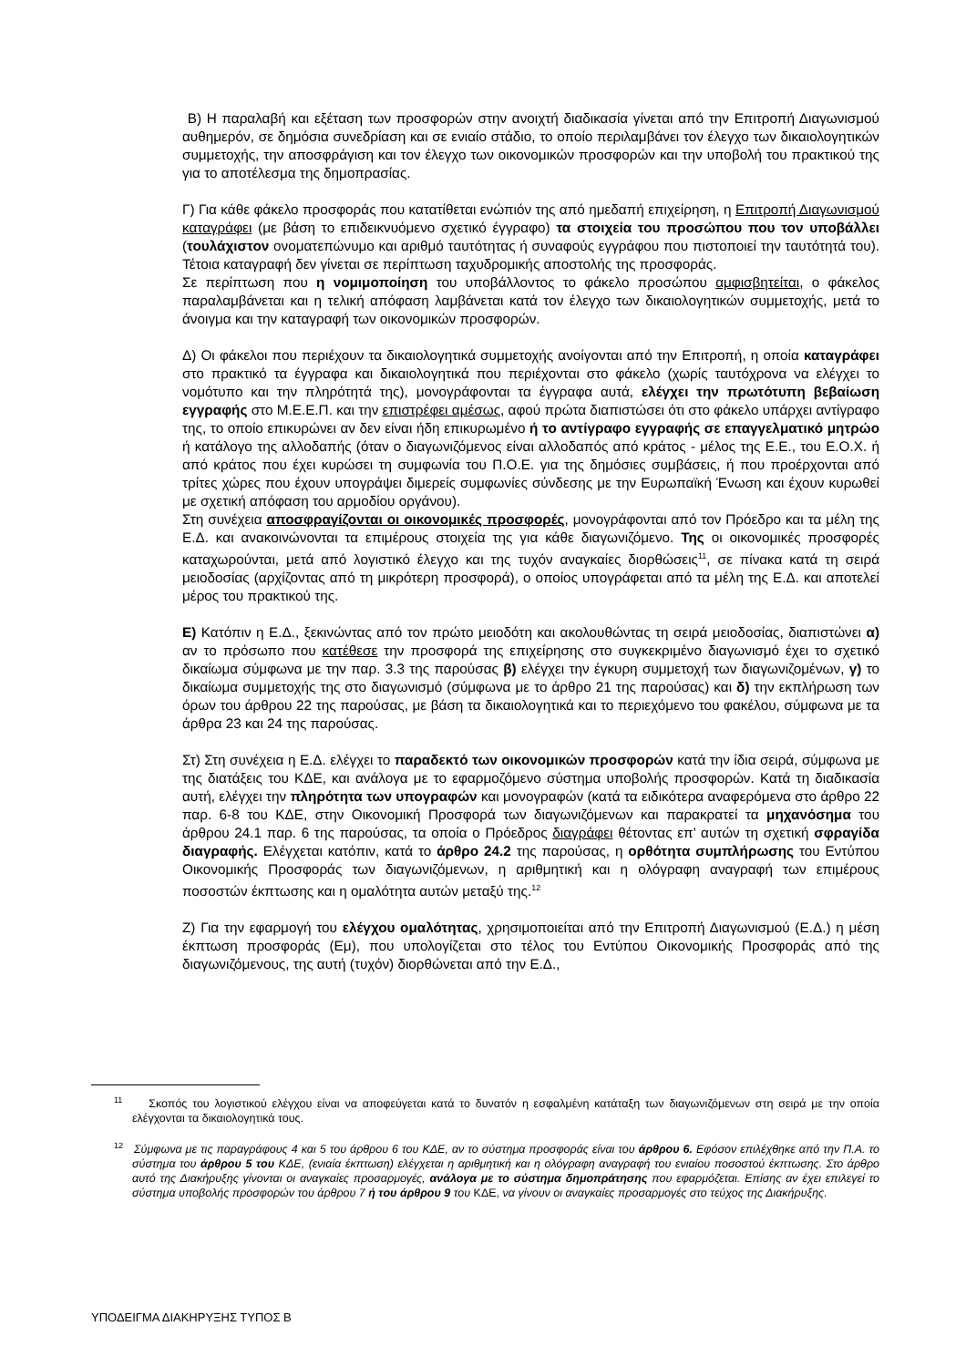Β) Η παραλαβή και εξέταση των προσφορών στην ανοιχτή διαδικασία γίνεται από την Επιτροπή Διαγωνισμού αυθημερόν, σε δημόσια συνεδρίαση και σε ενιαίο στάδιο, το οποίο περιλαμβάνει τον έλεγχο των δικαιολογητικών συμμετοχής, την αποσφράγιση και τον έλεγχο των οικονομικών προσφορών και την υποβολή του πρακτικού της για το αποτέλεσμα της δημοπρασίας.
Γ) Για κάθε φάκελο προσφοράς που κατατίθεται ενώπιόν της από ημεδαπή επιχείρηση, η Επιτροπή Διαγωνισμού καταγράφει (με βάση το επιδεικνυόμενο σχετικό έγγραφο) τα στοιχεία του προσώπου που τον υποβάλλει (τουλάχιστον ονοματεπώνυμο και αριθμό ταυτότητας ή συναφούς εγγράφου που πιστοποιεί την ταυτότητά του). Τέτοια καταγραφή δεν γίνεται σε περίπτωση ταχυδρομικής αποστολής της προσφοράς.
Σε περίπτωση που η νομιμοποίηση του υποβάλλοντος το φάκελο προσώπου αμφισβητείται, ο φάκελος παραλαμβάνεται και η τελική απόφαση λαμβάνεται κατά τον έλεγχο των δικαιολογητικών συμμετοχής, μετά το άνοιγμα και την καταγραφή των οικονομικών προσφορών.
Δ) Οι φάκελοι που περιέχουν τα δικαιολογητικά συμμετοχής ανοίγονται από την Επιτροπή, η οποία καταγράφει στο πρακτικό τα έγγραφα και δικαιολογητικά που περιέχονται στο φάκελο (χωρίς ταυτόχρονα να ελέγχει το νομότυπο και την πληρότητά της), μονογράφονται τα έγγραφα αυτά, ελέγχει την πρωτότυπη βεβαίωση εγγραφής στο Μ.Ε.Ε.Π. και την επιστρέφει αμέσως, αφού πρώτα διαπιστώσει ότι στο φάκελο υπάρχει αντίγραφο της, το οποίο επικυρώνει αν δεν είναι ήδη επικυρωμένο ή το αντίγραφο εγγραφής σε επαγγελματικό μητρώο ή κατάλογο της αλλοδαπής (όταν ο διαγωνιζόμενος είναι αλλοδαπός από κράτος - μέλος της Ε.Ε., του Ε.Ο.Χ. ή από κράτος που έχει κυρώσει τη συμφωνία του Π.Ο.Ε. για της δημόσιες συμβάσεις, ή που προέρχονται από τρίτες χώρες που έχουν υπογράψει διμερείς συμφωνίες σύνδεσης με την Ευρωπαϊκή Ένωση και έχουν κυρωθεί με σχετική απόφαση του αρμοδίου οργάνου).
Στη συνέχεια αποσφραγίζονται οι οικονομικές προσφορές, μονογράφονται από τον Πρόεδρο και τα μέλη της Ε.Δ. και ανακοινώνονται τα επιμέρους στοιχεία της για κάθε διαγωνιζόμενο. Της οι οικονομικές προσφορές καταχωρούνται, μετά από λογιστικό έλεγχο και της τυχόν αναγκαίες διορθώσεις<sup>11</sup>, σε πίνακα κατά τη σειρά μειοδοσίας (αρχίζοντας από τη μικρότερη προσφορά), ο οποίος υπογράφεται από τα μέλη της Ε.Δ. και αποτελεί μέρος του πρακτικού της.
Ε) Κατόπιν η Ε.Δ., ξεκινώντας από τον πρώτο μειοδότη και ακολουθώντας τη σειρά μειοδοσίας, διαπιστώνει α) αν το πρόσωπο που κατέθεσε την προσφορά της επιχείρησης στο συγκεκριμένο διαγωνισμό έχει το σχετικό δικαίωμα σύμφωνα με την παρ. 3.3 της παρούσας β) ελέγχει την έγκυρη συμμετοχή των διαγωνιζομένων, γ) το δικαίωμα συμμετοχής της στο διαγωνισμό (σύμφωνα με το άρθρο 21 της παρούσας) και δ) την εκπλήρωση των όρων του άρθρου 22 της παρούσας, με βάση τα δικαιολογητικά και το περιεχόμενο του φακέλου, σύμφωνα με τα άρθρα 23 και 24 της παρούσας.
Στ) Στη συνέχεια η Ε.Δ. ελέγχει το παραδεκτό των οικονομικών προσφορών κατά την ίδια σειρά, σύμφωνα με της διατάξεις του ΚΔΕ, και ανάλογα με το εφαρμοζόμενο σύστημα υποβολής προσφορών. Κατά τη διαδικασία αυτή, ελέγχει την πληρότητα των υπογραφών και μονογραφών (κατά τα ειδικότερα αναφερόμενα στο άρθρο 22 παρ. 6-8 του ΚΔΕ, στην Οικονομική Προσφορά των διαγωνιζόμενων και παρακρατεί τα μηχανόσημα του άρθρου 24.1 παρ. 6 της παρούσας, τα οποία ο Πρόεδρος διαγράφει θέτοντας επ’ αυτών τη σχετική σφραγίδα διαγραφής. Ελέγχεται κατόπιν, κατά το άρθρο 24.2 της παρούσας, η ορθότητα συμπλήρωσης του Εντύπου Οικονομικής Προσφοράς των διαγωνιζόμενων, η αριθμητική και η ολόγραφη αναγραφή των επιμέρους ποσοστών έκπτωσης και η ομαλότητα αυτών μεταξύ της.<sup>12</sup>
Ζ) Για την εφαρμογή του ελέγχου ομαλότητας, χρησιμοποιείται από την Επιτροπή Διαγωνισμού (Ε.Δ.) η μέση έκπτωση προσφοράς (Εμ), που υπολογίζεται στο τέλος του Εντύπου Οικονομικής Προσφοράς από της διαγωνιζόμενους, της αυτή (τυχόν) διορθώνεται από την Ε.Δ.,
<sup>11</sup> Σκοπός του λογιστικού ελέγχου είναι να αποφεύγεται κατά το δυνατόν η εσφαλμένη κατάταξη των διαγωνιζόμενων στη σειρά με την οποία ελέγχονται τα δικαιολογητικά τους.
<sup>12</sup> Σύμφωνα με τις παραγράφους 4 και 5 του άρθρου 6 του ΚΔΕ, αν το σύστημα προσφοράς είναι του άρθρου 6. Εφόσον επιλέχθηκε από την Π.Α. το σύστημα του άρθρου 5 του ΚΔΕ, (ενιαία έκπτωση) ελέγχεται η αριθμητική και η ολόγραφη αναγραφή του ενιαίου ποσοστού έκπτωσης. Στο άρθρο αυτό της Διακήρυξης γίνονται οι αναγκαίες προσαρμογές, ανάλογα με το σύστημα δημοπράτησης που εφαρμόζεται. Επίσης αν έχει επιλεγεί το σύστημα υποβολής προσφορών του άρθρου 7 ή του άρθρου 9 του ΚΔΕ, να γίνουν οι αναγκαίες προσαρμογές στο τεύχος της Διακήρυξης.
ΥΠΟΔΕΙΓΜΑ ΔΙΑΚΗΡΥΞΗΣ ΤΥΠΟΣ Β